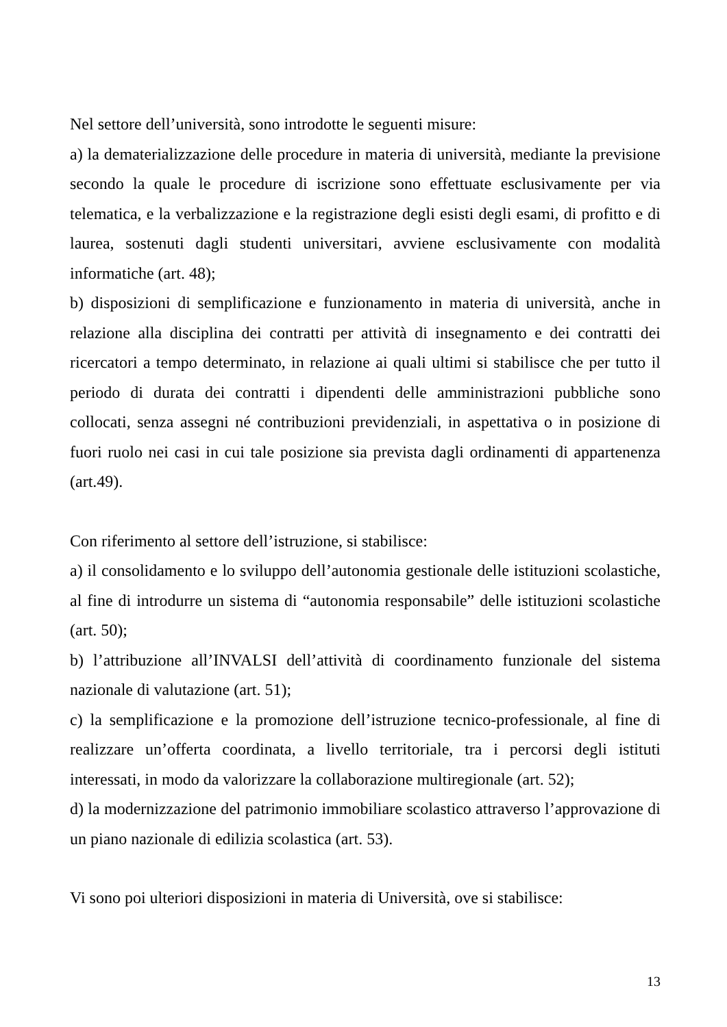Nel settore dell’università, sono introdotte le seguenti misure:
a) la dematerializzazione delle procedure in materia di università, mediante la previsione secondo la quale le procedure di iscrizione sono effettuate esclusivamente per via telematica, e la verbalizzazione e la registrazione degli esisti degli esami, di profitto e di laurea, sostenuti dagli studenti universitari, avviene esclusivamente con modalità informatiche (art. 48);
b) disposizioni di semplificazione e funzionamento in materia di università, anche in relazione alla disciplina dei contratti per attività di insegnamento e dei contratti dei ricercatori a tempo determinato, in relazione ai quali ultimi si stabilisce che per tutto il periodo di durata dei contratti i dipendenti delle amministrazioni pubbliche sono collocati, senza assegni né contribuzioni previdenziali, in aspettativa o in posizione di fuori ruolo nei casi in cui tale posizione sia prevista dagli ordinamenti di appartenenza (art.49).
Con riferimento al settore dell’istruzione, si stabilisce:
a) il consolidamento e lo sviluppo dell’autonomia gestionale delle istituzioni scolastiche, al fine di introdurre un sistema di “autonomia responsabile” delle istituzioni scolastiche (art. 50);
b) l’attribuzione all’INVALSI dell’attività di coordinamento funzionale del sistema nazionale di valutazione (art. 51);
c) la semplificazione e la promozione dell’istruzione tecnico-professionale, al fine di realizzare un’offerta coordinata, a livello territoriale, tra i percorsi degli istituti interessati, in modo da valorizzare la collaborazione multiregionale (art. 52);
d) la modernizzazione del patrimonio immobiliare scolastico attraverso l’approvazione di un piano nazionale di edilizia scolastica (art. 53).
Vi sono poi ulteriori disposizioni in materia di Università, ove si stabilisce:
13